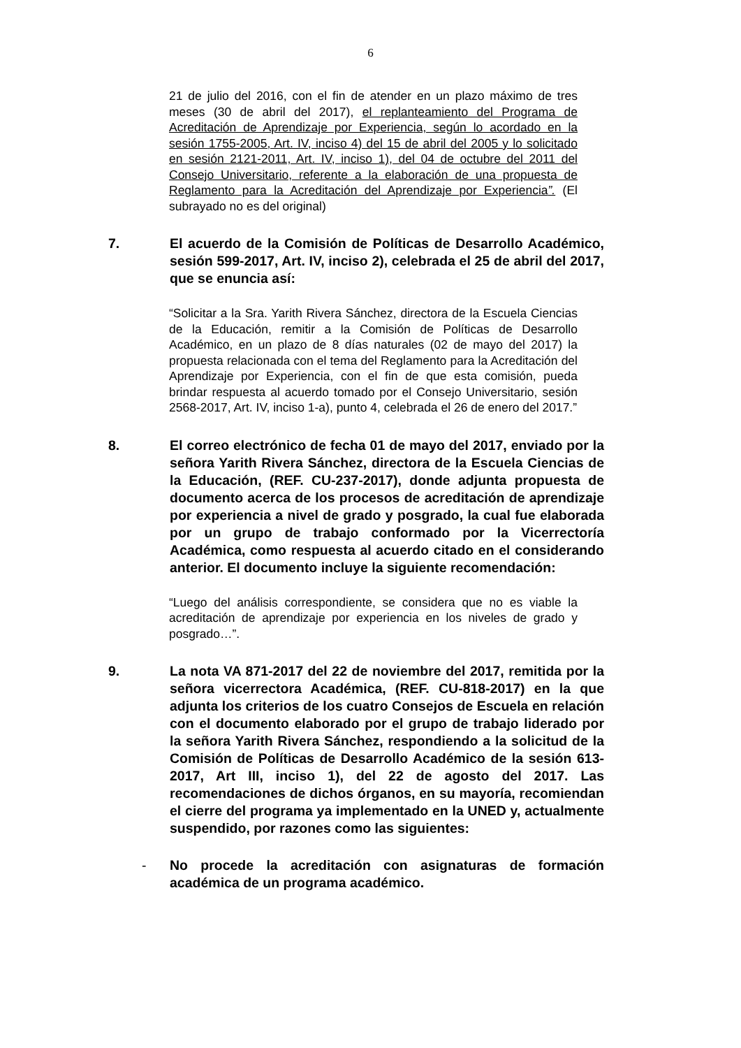6
21 de julio del 2016, con el fin de atender en un plazo máximo de tres meses (30 de abril del 2017), el replanteamiento del Programa de Acreditación de Aprendizaje por Experiencia, según lo acordado en la sesión 1755-2005, Art. IV, inciso 4) del 15 de abril del 2005 y lo solicitado en sesión 2121-2011, Art. IV, inciso 1), del 04 de octubre del 2011 del Consejo Universitario, referente a la elaboración de una propuesta de Reglamento para la Acreditación del Aprendizaje por Experiencia”. (El subrayado no es del original)
7. El acuerdo de la Comisión de Políticas de Desarrollo Académico, sesión 599-2017, Art. IV, inciso 2), celebrada el 25 de abril del 2017, que se enuncia así:
“Solicitar a la Sra. Yarith Rivera Sánchez, directora de la Escuela Ciencias de la Educación, remitir a la Comisión de Políticas de Desarrollo Académico, en un plazo de 8 días naturales (02 de mayo del 2017) la propuesta relacionada con el tema del Reglamento para la Acreditación del Aprendizaje por Experiencia, con el fin de que esta comisión, pueda brindar respuesta al acuerdo tomado por el Consejo Universitario, sesión 2568-2017, Art. IV, inciso 1-a), punto 4, celebrada el 26 de enero del 2017.”
8. El correo electrónico de fecha 01 de mayo del 2017, enviado por la señora Yarith Rivera Sánchez, directora de la Escuela Ciencias de la Educación, (REF. CU-237-2017), donde adjunta propuesta de documento acerca de los procesos de acreditación de aprendizaje por experiencia a nivel de grado y posgrado, la cual fue elaborada por un grupo de trabajo conformado por la Vicerrectoría Académica, como respuesta al acuerdo citado en el considerando anterior. El documento incluye la siguiente recomendación:
“Luego del análisis correspondiente, se considera que no es viable la acreditación de aprendizaje por experiencia en los niveles de grado y posgrado…”.
9. La nota VA 871-2017 del 22 de noviembre del 2017, remitida por la señora vicerrectora Académica, (REF. CU-818-2017) en la que adjunta los criterios de los cuatro Consejos de Escuela en relación con el documento elaborado por el grupo de trabajo liderado por la señora Yarith Rivera Sánchez, respondiendo a la solicitud de la Comisión de Políticas de Desarrollo Académico de la sesión 613-2017, Art III, inciso 1), del 22 de agosto del 2017. Las recomendaciones de dichos órganos, en su mayoría, recomiendan el cierre del programa ya implementado en la UNED y, actualmente suspendido, por razones como las siguientes:
- No procede la acreditación con asignaturas de formación académica de un programa académico.